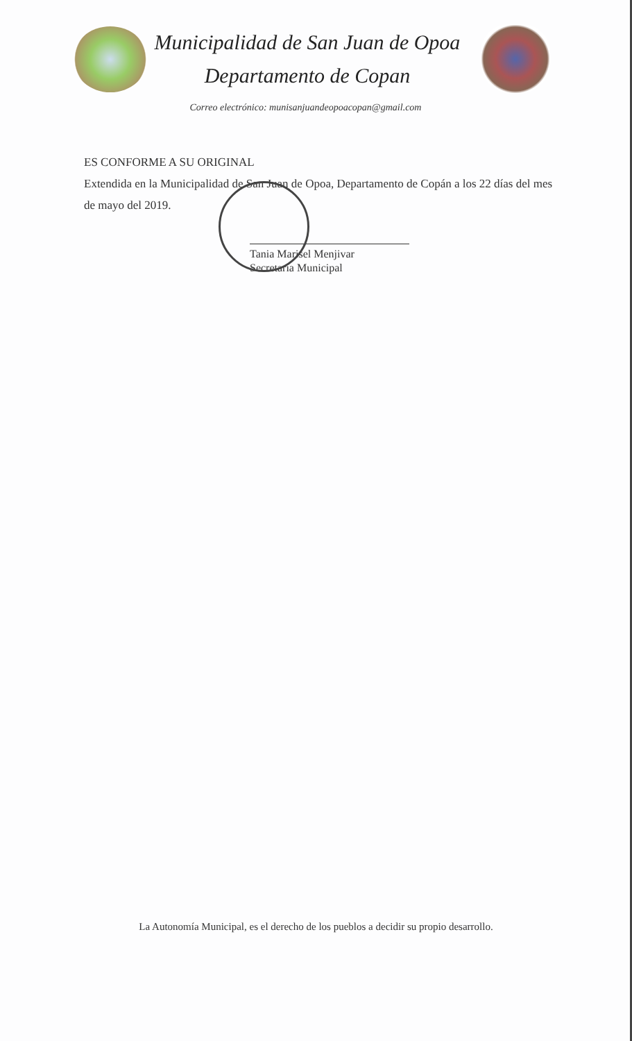Municipalidad de San Juan de Opoa
Departamento de Copan
Correo electrónico: munisanjuandeopoacopan@gmail.com
ES CONFORME A SU ORIGINAL
Extendida en la Municipalidad de San Juan de Opoa, Departamento de Copán a los 22 días del mes de mayo del 2019.
Tania Marisel Menjivar
Secretaria Municipal
La Autonomía Municipal, es el derecho de los pueblos a decidir su propio desarrollo.